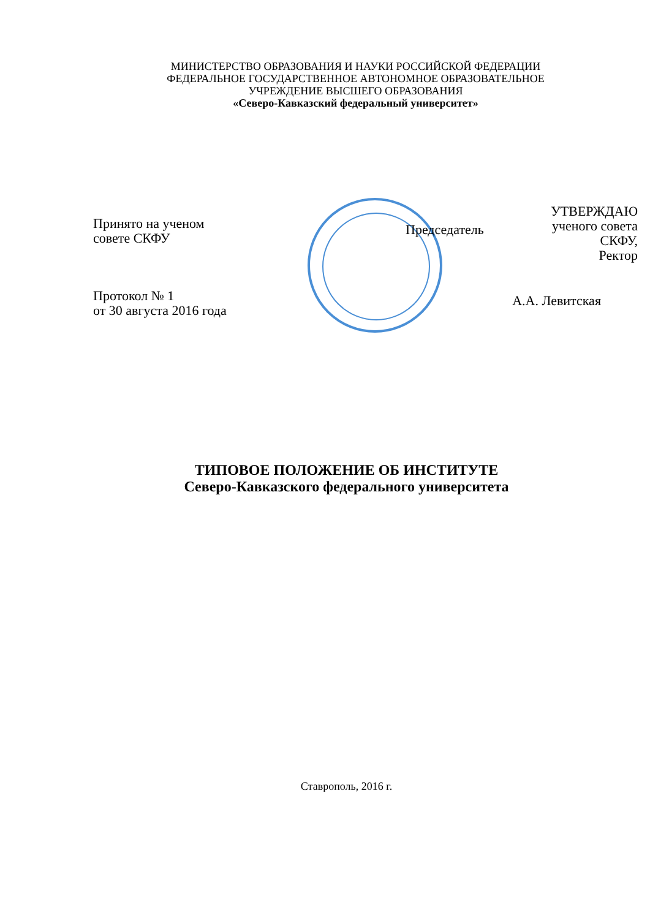МИНИСТЕРСТВО ОБРАЗОВАНИЯ И НАУКИ РОССИЙСКОЙ ФЕДЕРАЦИИ
ФЕДЕРАЛЬНОЕ ГОСУДАРСТВЕННОЕ АВТОНОМНОЕ ОБРАЗОВАТЕЛЬНОЕ
УЧРЕЖДЕНИЕ ВЫСШЕГО ОБРАЗОВАНИЯ
«Северо-Кавказский федеральный университет»
Принято на ученом
совете СКФУ
Протокол № 1
от 30 августа 2016 года
Председатель
УТВЕРЖДАЮ
ученого совета
СКФУ,
Ректор
А.А. Левитская
ТИПОВОЕ ПОЛОЖЕНИЕ ОБ ИНСТИТУТЕ
Северо-Кавказского федерального университета
Ставрополь, 2016 г.